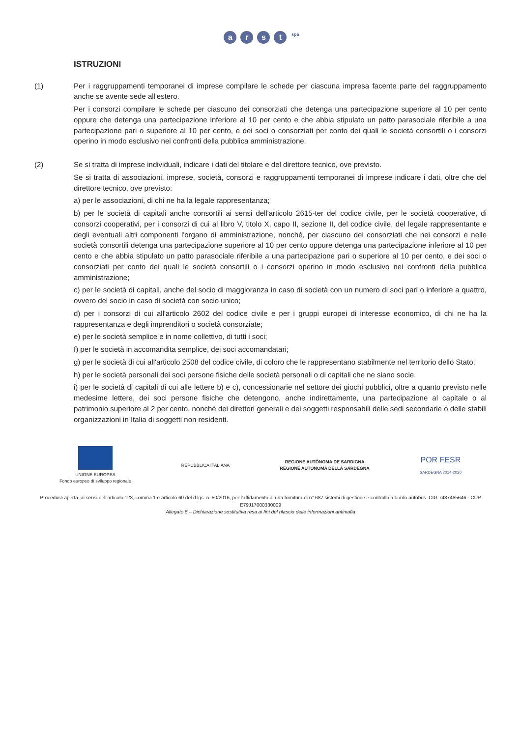arst <sup>spa</sup>
ISTRUZIONI
(1) Per i raggruppamenti temporanei di imprese compilare le schede per ciascuna impresa facente parte del raggruppamento anche se avente sede all'estero.
Per i consorzi compilare le schede per ciascuno dei consorziati che detenga una partecipazione superiore al 10 per cento oppure che detenga una partecipazione inferiore al 10 per cento e che abbia stipulato un patto parasociale riferibile a una partecipazione pari o superiore al 10 per cento, e dei soci o consorziati per conto dei quali le società consortili o i consorzi operino in modo esclusivo nei confronti della pubblica amministrazione.
(2) Se si tratta di imprese individuali, indicare i dati del titolare e del direttore tecnico, ove previsto.
Se si tratta di associazioni, imprese, società, consorzi e raggruppamenti temporanei di imprese indicare i dati, oltre che del direttore tecnico, ove previsto:
a) per le associazioni, di chi ne ha la legale rappresentanza;
b) per le società di capitali anche consortili ai sensi dell'articolo 2615-ter del codice civile, per le società cooperative, di consorzi cooperativi, per i consorzi di cui al libro V, titolo X, capo II, sezione II, del codice civile, del legale rappresentante e degli eventuali altri componenti l'organo di amministrazione, nonché, per ciascuno dei consorziati che nei consorzi e nelle società consortili detenga una partecipazione superiore al 10 per cento oppure detenga una partecipazione inferiore al 10 per cento e che abbia stipulato un patto parasociale riferibile a una partecipazione pari o superiore al 10 per cento, e dei soci o consorziati per conto dei quali le società consortili o i consorzi operino in modo esclusivo nei confronti della pubblica amministrazione;
c) per le società di capitali, anche del socio di maggioranza in caso di società con un numero di soci pari o inferiore a quattro, ovvero del socio in caso di società con socio unico;
d) per i consorzi di cui all'articolo 2602 del codice civile e per i gruppi europei di interesse economico, di chi ne ha la rappresentanza e degli imprenditori o società consorziate;
e) per le società semplice e in nome collettivo, di tutti i soci;
f) per le società in accomandita semplice, dei soci accomandatari;
g) per le società di cui all'articolo 2508 del codice civile, di coloro che le rappresentano stabilmente nel territorio dello Stato;
h) per le società personali dei soci persone fisiche delle società personali o di capitali che ne siano socie.
i) per le società di capitali di cui alle lettere b) e c), concessionarie nel settore dei giochi pubblici, oltre a quanto previsto nelle medesime lettere, dei soci persone fisiche che detengono, anche indirettamente, una partecipazione al capitale o al patrimonio superiore al 2 per cento, nonché dei direttori generali e dei soggetti responsabili delle sedi secondarie o delle stabili organizzazioni in Italia di soggetti non residenti.
UNIONE EUROPEA
Fondo europeo di sviluppo regionale
REPUBBLICA ITALIANA
REGIONE AUTÒNOMA DE SARDIGNA
REGIONE AUTONOMA DELLA SARDEGNA
POR FESR
SARDEGNA 2014-2020
Procedura aperta, ai sensi dell'articolo 123, comma 1 e articolo 60 del d.lgs. n. 50/2016, per l'affidamento di una fornitura di n° 687 sistemi di gestione e controllo a bordo autobus. CIG 7437465646 - CUP E79J17000330009
Allegato 8 – Dichiarazione sostitutiva resa ai fini del rilascio delle informazioni antimafia